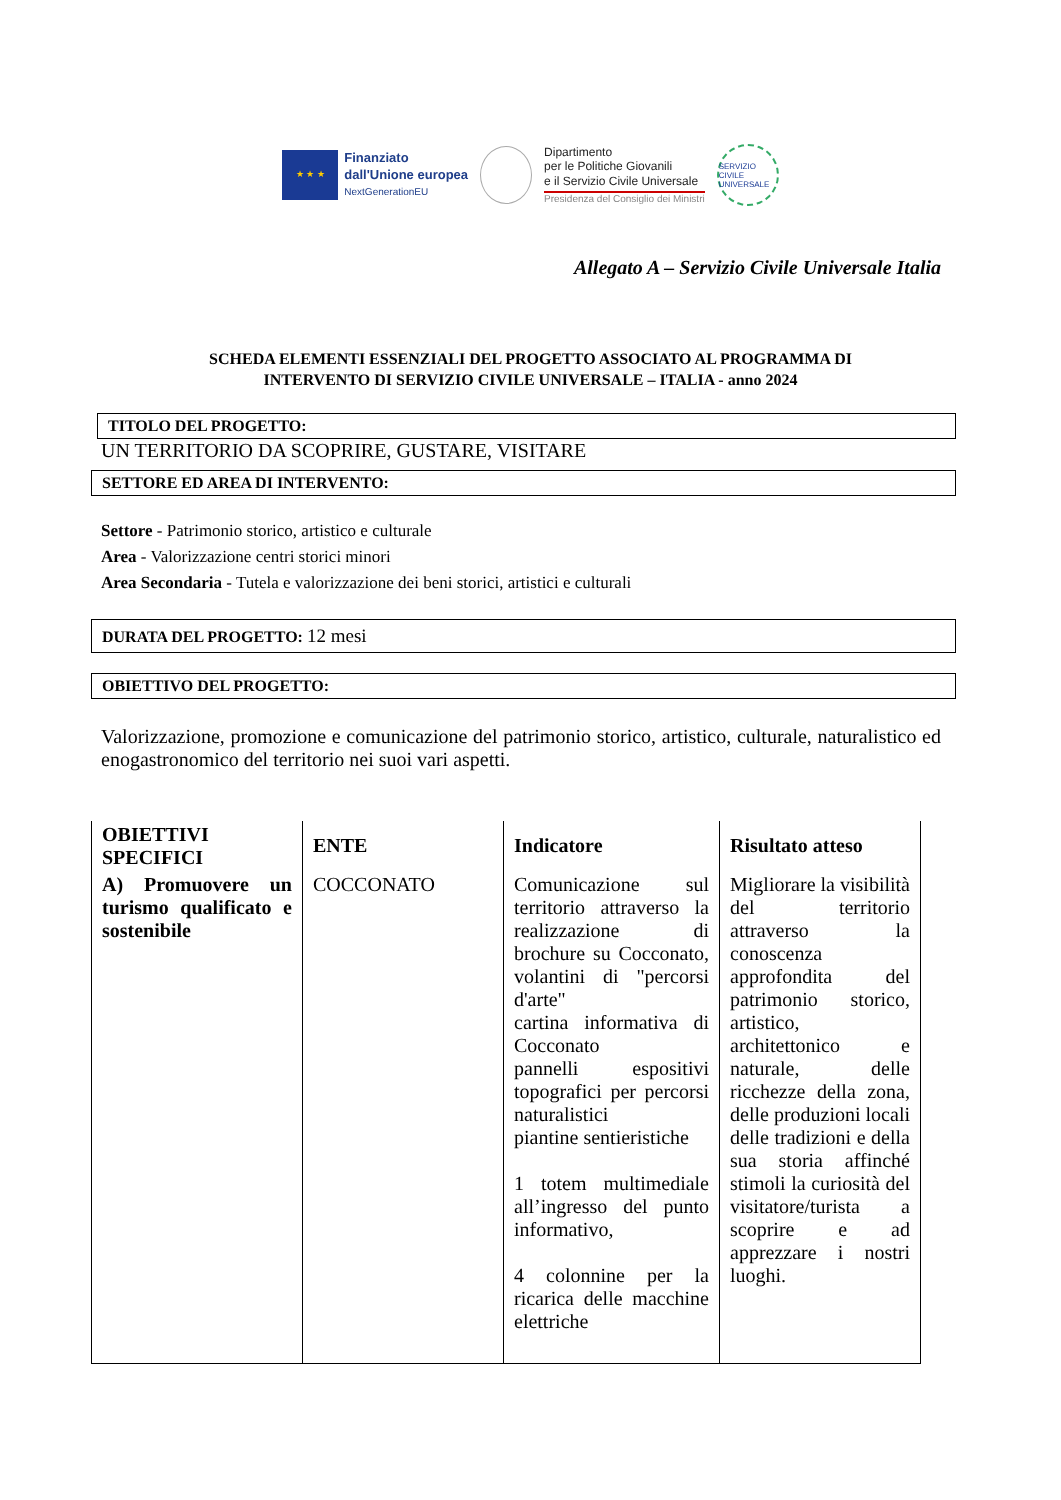★ ★ ★
Finanziato
dall'Unione europea
NextGenerationEU
Dipartimento
per le Politiche Giovanili
e il Servizio Civile Universale
Presidenza del Consiglio dei Ministri
SERVIZIO CIVILE UNIVERSALE
Allegato A – Servizio Civile Universale Italia
SCHEDA ELEMENTI ESSENZIALI DEL PROGETTO ASSOCIATO AL PROGRAMMA DI
INTERVENTO DI SERVIZIO CIVILE UNIVERSALE – ITALIA - anno 2024
TITOLO DEL PROGETTO:
UN TERRITORIO DA SCOPRIRE, GUSTARE, VISITARE
SETTORE ED AREA DI INTERVENTO:
Settore - Patrimonio storico, artistico e culturale
Area - Valorizzazione centri storici minori
Area Secondaria - Tutela e valorizzazione dei beni storici, artistici e culturali
DURATA DEL PROGETTO: 12 mesi
OBIETTIVO DEL PROGETTO:
Valorizzazione, promozione e comunicazione del patrimonio storico, artistico, culturale, naturalistico ed enogastronomico del territorio nei suoi vari aspetti.
| OBIETTIVI SPECIFICI | ENTE | Indicatore | Risultato atteso |
| --- | --- | --- | --- |
| A) Promuovere un turismo qualificato e sostenibile | COCCONATO | Comunicazione sul territorio attraverso la realizzazione di brochure su Cocconato, volantini di "percorsi d'arte" cartina informativa di Cocconato pannelli espositivi topografici per percorsi naturalistici piantine sentieristiche 1 totem multimediale all’ingresso del punto informativo, 4 colonnine per la ricarica delle macchine elettriche | Migliorare la visibilità del territorio attraverso la conoscenza approfondita del patrimonio storico, artistico, architettonico e naturale, delle ricchezze della zona, delle produzioni locali delle tradizioni e della sua storia affinché stimoli la curiosità del visitatore/turista a scoprire e ad apprezzare i nostri luoghi. |